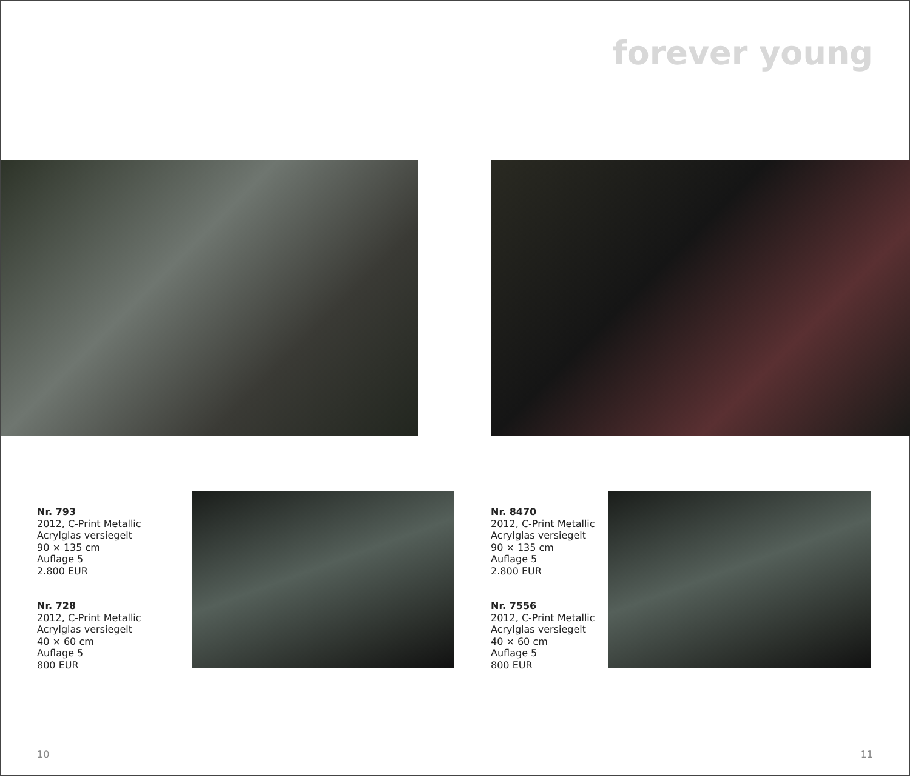Nr. 793
2012, C-Print Metallic
Acrylglas versiegelt
90 × 135 cm
Auflage 5
2.800 EUR
Nr. 728
2012, C-Print Metallic
Acrylglas versiegelt
40 × 60 cm
Auflage 5
800 EUR
10
forever young
Nr. 8470
2012, C-Print Metallic
Acrylglas versiegelt
90 × 135 cm
Auflage 5
2.800 EUR
Nr. 7556
2012, C-Print Metallic
Acrylglas versiegelt
40 × 60 cm
Auflage 5
800 EUR
11